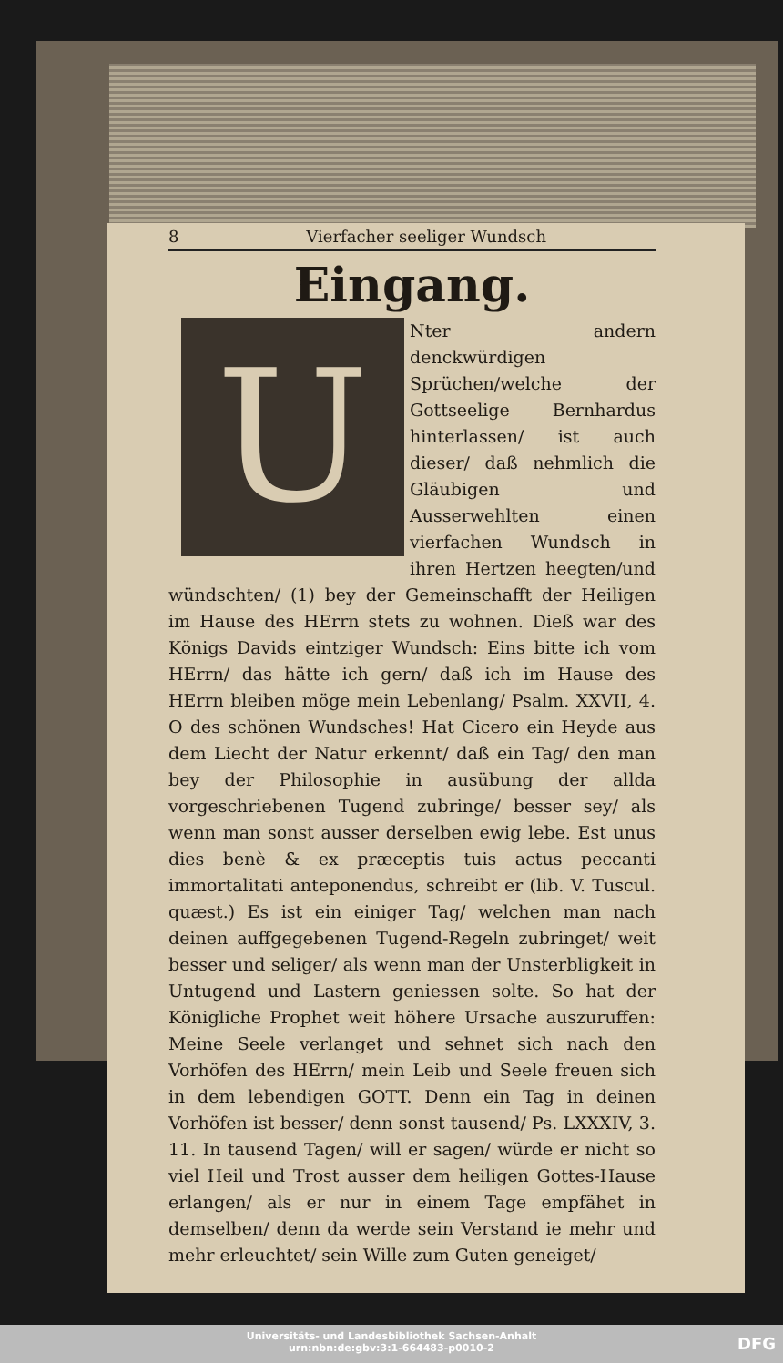8 Vierfacher seeliger Wundsch
Eingang.
U
Nter andern denckwürdigen Sprüchen/welche der Gottseelige Bernhardus hinterlassen/ ist auch dieser/ daß nehmlich die Gläubigen und Ausserwehlten einen vierfachen Wundsch in ihren Hertzen heegten/und wündschten/ (1) bey der Gemeinschafft der Heiligen im Hause des HErrn stets zu wohnen. Dieß war des Königs Davids eintziger Wundsch: Eins bitte ich vom HErrn/ das hätte ich gern/ daß ich im Hause des HErrn bleiben möge mein Lebenlang/ Psalm. XXVII, 4. O des schönen Wundsches! Hat Cicero ein Heyde aus dem Liecht der Natur erkennt/ daß ein Tag/ den man bey der Philosophie in ausübung der allda vorgeschriebenen Tugend zubringe/ besser sey/ als wenn man sonst ausser derselben ewig lebe. Est unus dies benè & ex præceptis tuis actus peccanti immortalitati anteponendus, schreibt er (lib. V. Tuscul. quæst.) Es ist ein einiger Tag/ welchen man nach deinen auffgegebenen Tugend-Regeln zubringet/ weit besser und seliger/ als wenn man der Unsterbligkeit in Untugend und Lastern geniessen solte. So hat der Königliche Prophet weit höhere Ursache auszuruffen: Meine Seele verlanget und sehnet sich nach den Vorhöfen des HErrn/ mein Leib und Seele freuen sich in dem lebendigen GOTT. Denn ein Tag in deinen Vorhöfen ist besser/ denn sonst tausend/ Ps. LXXXIV, 3. 11. In tausend Tagen/ will er sagen/ würde er nicht so viel Heil und Trost ausser dem heiligen Gottes-Hause erlangen/ als er nur in einem Tage empfähet in demselben/ denn da werde sein Verstand ie mehr und mehr erleuchtet/ sein Wille zum Guten geneiget/
Universitäts- und Landesbibliothek Sachsen-Anhalt
urn:nbn:de:gbv:3:1-664483-p0010-2
DFG